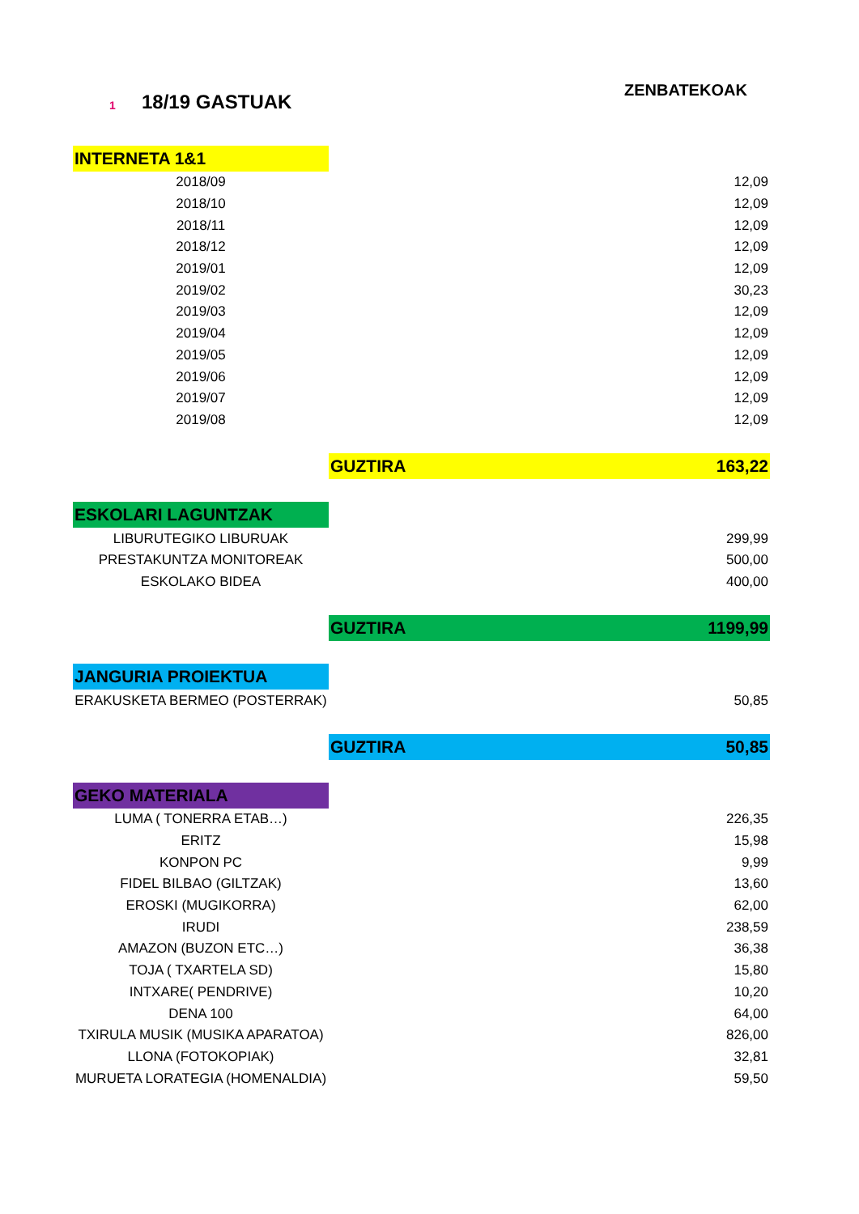1 18/19 GASTUAK
ZENBATEKOAK
| INTERNETA 1&1 | |
| 2018/09 | 12,09 |
| 2018/10 | 12,09 |
| 2018/11 | 12,09 |
| 2018/12 | 12,09 |
| 2019/01 | 12,09 |
| 2019/02 | 30,23 |
| 2019/03 | 12,09 |
| 2019/04 | 12,09 |
| 2019/05 | 12,09 |
| 2019/06 | 12,09 |
| 2019/07 | 12,09 |
| 2019/08 | 12,09 |
| | GUZTIRA 163,22 |
| ESKOLARI LAGUNTZAK | |
| LIBURUTEGIKO LIBURUAK | 299,99 |
| PRESTAKUNTZA MONITOREAK | 500,00 |
| ESKOLAKO BIDEA | 400,00 |
| | GUZTIRA 1199,99 |
| JANGURIA PROIEKTUA | |
| ERAKUSKETA BERMEO (POSTERRAK) | 50,85 |
| | GUZTIRA 50,85 |
| GEKO MATERIALA | |
| LUMA ( TONERRA ETAB…) | 226,35 |
| ERITZ | 15,98 |
| KONPON PC | 9,99 |
| FIDEL BILBAO (GILTZAK) | 13,60 |
| EROSKI (MUGIKORRA) | 62,00 |
| IRUDI | 238,59 |
| AMAZON (BUZON ETC…) | 36,38 |
| TOJA ( TXARTELA SD) | 15,80 |
| INTXARE( PENDRIVE) | 10,20 |
| DENA 100 | 64,00 |
| TXIRULA MUSIK (MUSIKA APARATOA) | 826,00 |
| LLONA (FOTOKOPIAK) | 32,81 |
| MURUETA LORATEGIA (HOMENALDIA) | 59,50 |